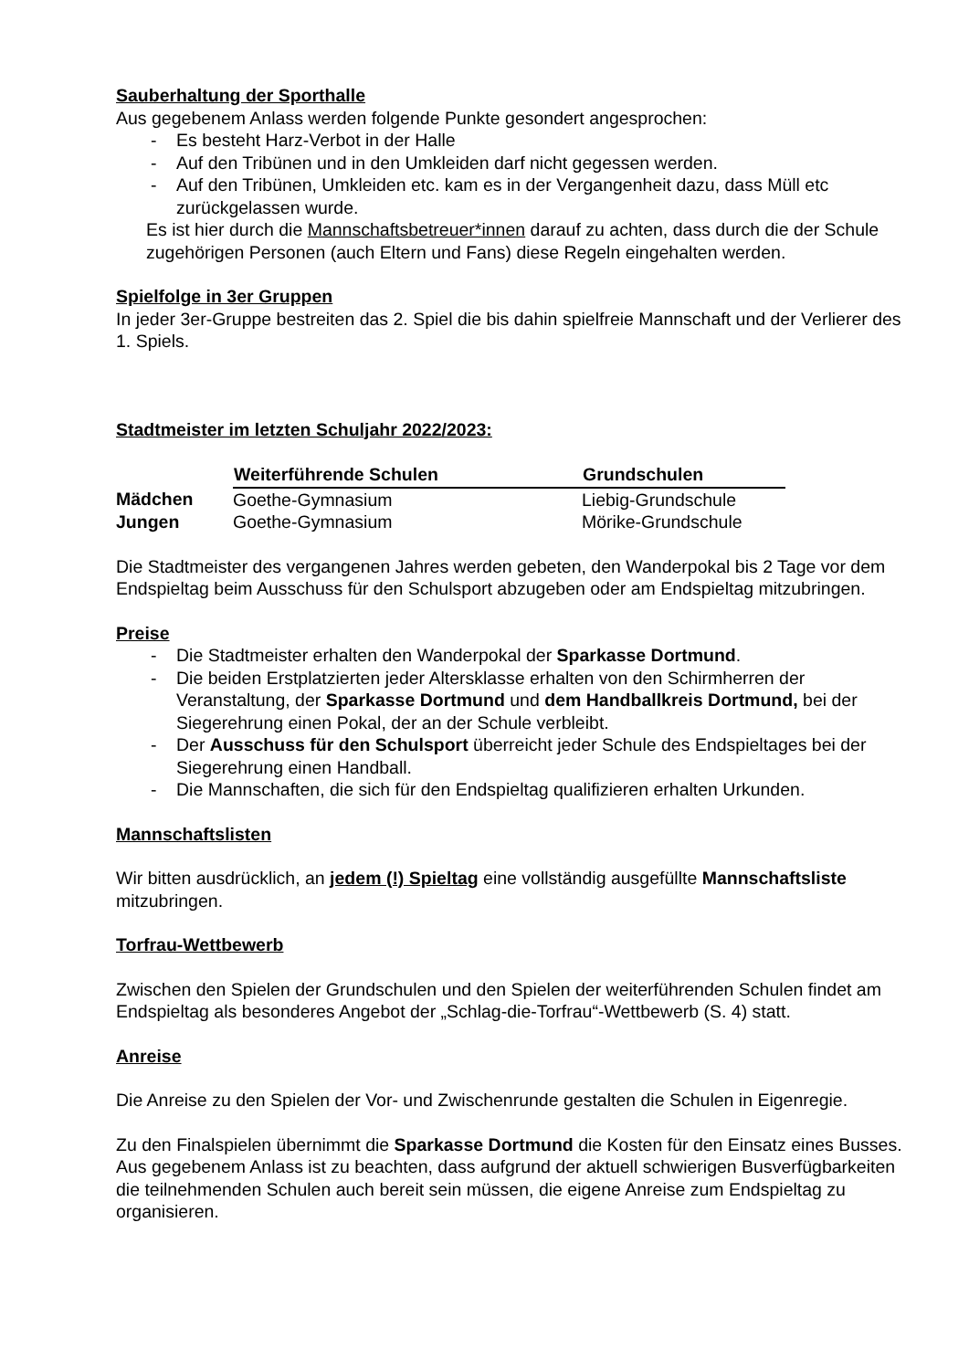Sauberhaltung der Sporthalle
Aus gegebenem Anlass werden folgende Punkte gesondert angesprochen:
- Es besteht Harz-Verbot in der Halle
- Auf den Tribünen und in den Umkleiden darf nicht gegessen werden.
- Auf den Tribünen, Umkleiden etc. kam es in der Vergangenheit dazu, dass Müll etc zurückgelassen wurde.
Es ist hier durch die Mannschaftsbetreuer*innen darauf zu achten, dass durch die der Schule zugehörigen Personen (auch Eltern und Fans) diese Regeln eingehalten werden.
Spielfolge in 3er Gruppen
In jeder 3er-Gruppe bestreiten das 2. Spiel die bis dahin spielfreie Mannschaft und der Verlierer des 1. Spiels.
Stadtmeister im letzten Schuljahr 2022/2023:
| | Weiterführende Schulen | Grundschulen |
| --- | --- | --- |
| Mädchen | Goethe-Gymnasium | Liebig-Grundschule |
| Jungen | Goethe-Gymnasium | Mörike-Grundschule |
Die Stadtmeister des vergangenen Jahres werden gebeten, den Wanderpokal bis 2 Tage vor dem Endspieltag beim Ausschuss für den Schulsport abzugeben oder am Endspieltag mitzubringen.
Preise
- Die Stadtmeister erhalten den Wanderpokal der Sparkasse Dortmund.
- Die beiden Erstplatzierten jeder Altersklasse erhalten von den Schirmherren der Veranstaltung, der Sparkasse Dortmund und dem Handballkreis Dortmund, bei der Siegerehrung einen Pokal, der an der Schule verbleibt.
- Der Ausschuss für den Schulsport überreicht jeder Schule des Endspieltages bei der Siegerehrung einen Handball.
- Die Mannschaften, die sich für den Endspieltag qualifizieren erhalten Urkunden.
Mannschaftslisten
Wir bitten ausdrücklich, an jedem (!) Spieltag eine vollständig ausgefüllte Mannschaftsliste mitzubringen.
Torfrau-Wettbewerb
Zwischen den Spielen der Grundschulen und den Spielen der weiterführenden Schulen findet am Endspieltag als besonderes Angebot der „Schlag-die-Torfrau“-Wettbewerb (S. 4) statt.
Anreise
Die Anreise zu den Spielen der Vor- und Zwischenrunde gestalten die Schulen in Eigenregie.
Zu den Finalspielen übernimmt die Sparkasse Dortmund die Kosten für den Einsatz eines Busses. Aus gegebenem Anlass ist zu beachten, dass aufgrund der aktuell schwierigen Busverfügbarkeiten die teilnehmenden Schulen auch bereit sein müssen, die eigene Anreise zum Endspieltag zu organisieren.